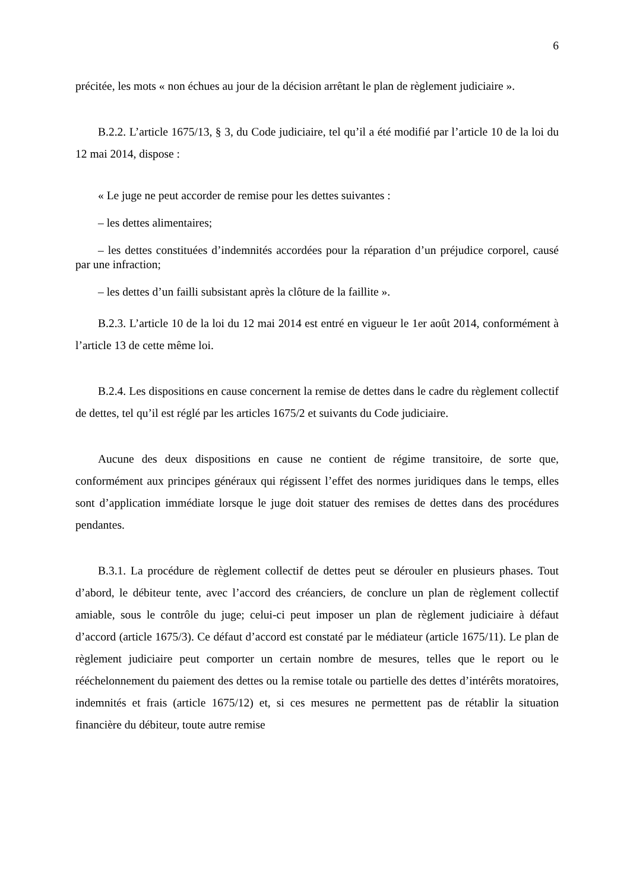6
précitée, les mots « non échues au jour de la décision arrêtant le plan de règlement judiciaire ».
B.2.2. L’article 1675/13, § 3, du Code judiciaire, tel qu’il a été modifié par l’article 10 de la loi du 12 mai 2014, dispose :
« Le juge ne peut accorder de remise pour les dettes suivantes :
– les dettes alimentaires;
– les dettes constituées d’indemnités accordées pour la réparation d’un préjudice corporel, causé par une infraction;
– les dettes d’un failli subsistant après la clôture de la faillite ».
B.2.3. L’article 10 de la loi du 12 mai 2014 est entré en vigueur le 1er août 2014, conformément à l’article 13 de cette même loi.
B.2.4. Les dispositions en cause concernent la remise de dettes dans le cadre du règlement collectif de dettes, tel qu’il est réglé par les articles 1675/2 et suivants du Code judiciaire.
Aucune des deux dispositions en cause ne contient de régime transitoire, de sorte que, conformément aux principes généraux qui régissent l’effet des normes juridiques dans le temps, elles sont d’application immédiate lorsque le juge doit statuer des remises de dettes dans des procédures pendantes.
B.3.1. La procédure de règlement collectif de dettes peut se dérouler en plusieurs phases. Tout d’abord, le débiteur tente, avec l’accord des créanciers, de conclure un plan de règlement collectif amiable, sous le contrôle du juge; celui-ci peut imposer un plan de règlement judiciaire à défaut d’accord (article 1675/3). Ce défaut d’accord est constaté par le médiateur (article 1675/11). Le plan de règlement judiciaire peut comporter un certain nombre de mesures, telles que le report ou le rééchelonnement du paiement des dettes ou la remise totale ou partielle des dettes d’intérêts moratoires, indemnités et frais (article 1675/12) et, si ces mesures ne permettent pas de rétablir la situation financière du débiteur, toute autre remise